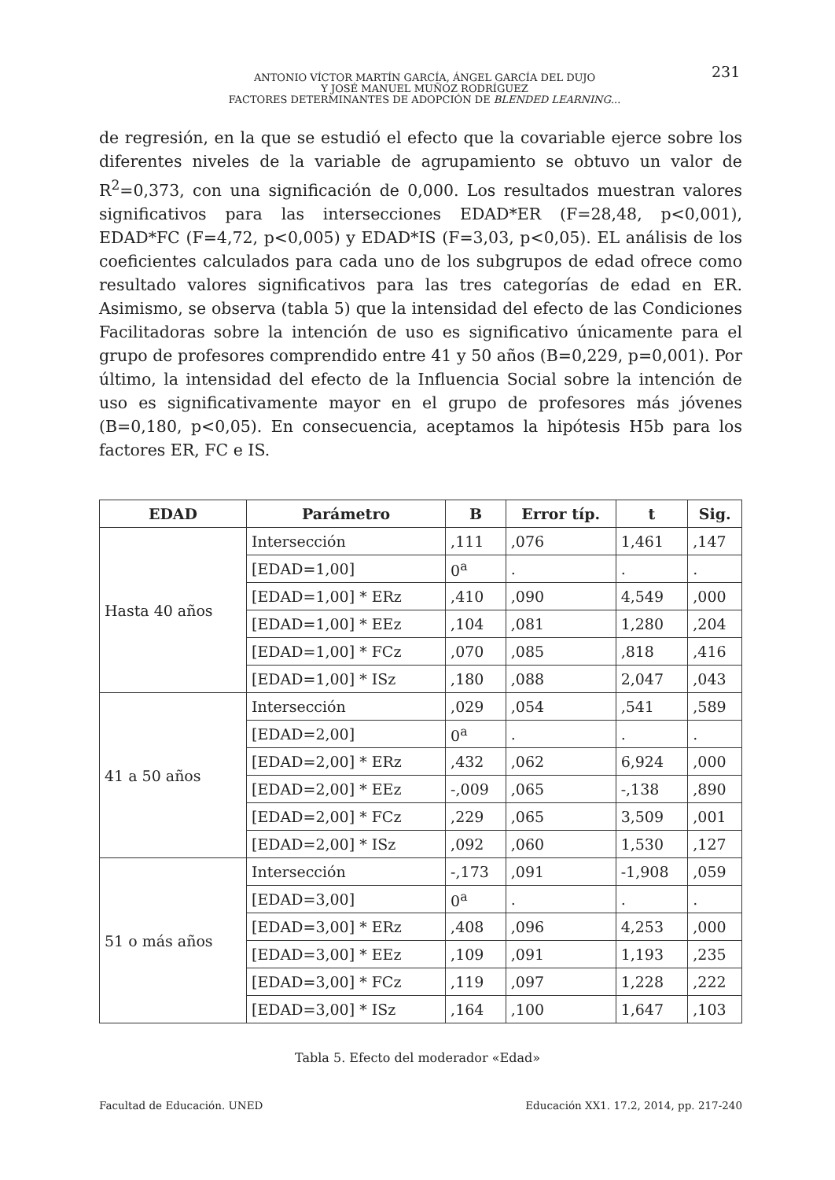ANTONIO VÍCTOR MARTÍN GARCÍA, ÁNGEL GARCÍA DEL DUJO
Y JOSÉ MANUEL MUÑOZ RODRÍGUEZ
FACTORES DETERMINANTES DE ADOPCIÓN DE BLENDED LEARNING...
231
de regresión, en la que se estudió el efecto que la covariable ejerce sobre los diferentes niveles de la variable de agrupamiento se obtuvo un valor de R<sup>2</sup>=0,373, con una significación de 0,000. Los resultados muestran valores significativos para las intersecciones EDAD*ER (F=28,48, p<0,001), EDAD*FC (F=4,72, p<0,005) y EDAD*IS (F=3,03, p<0,05). EL análisis de los coeficientes calculados para cada uno de los subgrupos de edad ofrece como resultado valores significativos para las tres categorías de edad en ER. Asimismo, se observa (tabla 5) que la intensidad del efecto de las Condiciones Facilitadoras sobre la intención de uso es significativo únicamente para el grupo de profesores comprendido entre 41 y 50 años (B=0,229, p=0,001). Por último, la intensidad del efecto de la Influencia Social sobre la intención de uso es significativamente mayor en el grupo de profesores más jóvenes (B=0,180, p<0,05). En consecuencia, aceptamos la hipótesis H5b para los factores ER, FC e IS.
| EDAD | Parámetro | B | Error típ. | t | Sig. |
| --- | --- | --- | --- | --- | --- |
| Hasta 40 años | Intersección | ,111 | ,076 | 1,461 | ,147 |
| | [EDAD=1,00] | 0<sup>a</sup> | . | . | . |
| | [EDAD=1,00] * ERz | ,410 | ,090 | 4,549 | ,000 |
| | [EDAD=1,00] * EEz | ,104 | ,081 | 1,280 | ,204 |
| | [EDAD=1,00] * FCz | ,070 | ,085 | ,818 | ,416 |
| | [EDAD=1,00] * ISz | ,180 | ,088 | 2,047 | ,043 |
| 41 a 50 años | Intersección | ,029 | ,054 | ,541 | ,589 |
| | [EDAD=2,00] | 0<sup>a</sup> | . | . | . |
| | [EDAD=2,00] * ERz | ,432 | ,062 | 6,924 | ,000 |
| | [EDAD=2,00] * EEz | -,009 | ,065 | -,138 | ,890 |
| | [EDAD=2,00] * FCz | ,229 | ,065 | 3,509 | ,001 |
| | [EDAD=2,00] * ISz | ,092 | ,060 | 1,530 | ,127 |
| 51 o más años | Intersección | -,173 | ,091 | -1,908 | ,059 |
| | [EDAD=3,00] | 0<sup>a</sup> | . | . | . |
| | [EDAD=3,00] * ERz | ,408 | ,096 | 4,253 | ,000 |
| | [EDAD=3,00] * EEz | ,109 | ,091 | 1,193 | ,235 |
| | [EDAD=3,00] * FCz | ,119 | ,097 | 1,228 | ,222 |
| | [EDAD=3,00] * ISz | ,164 | ,100 | 1,647 | ,103 |
Tabla 5. Efecto del moderador «Edad»
Facultad de Educación. UNED
Educación XX1. 17.2, 2014, pp. 217-240